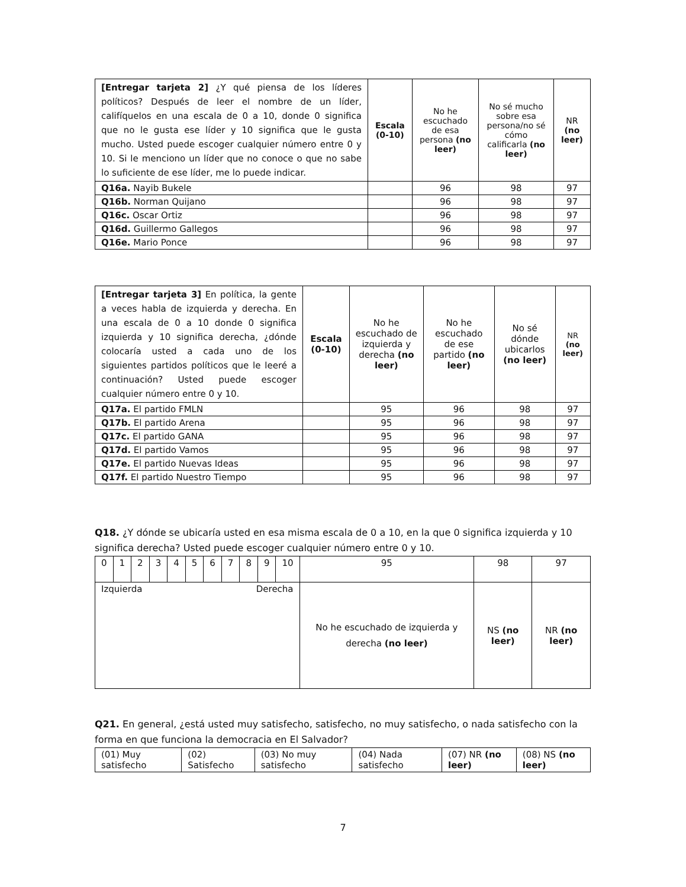| [Entregar tarjeta 2] ¿Y qué piensa de los líderes políticos? Después de leer el nombre de un líder, califíquelos en una escala de 0 a 10, donde 0 significa que no le gusta ese líder y 10 significa que le gusta mucho. Usted puede escoger cualquier número entre 0 y 10. Si le menciono un líder que no conoce o que no sabe lo suficiente de ese líder, me lo puede indicar. | Escala (0-10) | No he escuchado de esa persona (no leer) | No sé mucho sobre esa persona/no sé cómo calificarla (no leer) | NR (no leer) |
| Q16a. Nayib Bukele | | 96 | 98 | 97 |
| Q16b. Norman Quijano | | 96 | 98 | 97 |
| Q16c. Oscar Ortiz | | 96 | 98 | 97 |
| Q16d. Guillermo Gallegos | | 96 | 98 | 97 |
| Q16e. Mario Ponce | | 96 | 98 | 97 |
| [Entregar tarjeta 3] En política, la gente a veces habla de izquierda y derecha. En una escala de 0 a 10 donde 0 significa izquierda y 10 significa derecha, ¿dónde colocaría usted a cada uno de los siguientes partidos políticos que le leeré a continuación? Usted puede escoger cualquier número entre 0 y 10. | Escala (0-10) | No he escuchado de izquierda y derecha (no leer) | No he escuchado de ese partido (no leer) | No sé dónde ubicarlos (no leer) | NR (no leer) |
| Q17a. El partido FMLN | | 95 | 96 | 98 | 97 |
| Q17b. El partido Arena | | 95 | 96 | 98 | 97 |
| Q17c. El partido GANA | | 95 | 96 | 98 | 97 |
| Q17d. El partido Vamos | | 95 | 96 | 98 | 97 |
| Q17e. El partido Nuevas Ideas | | 95 | 96 | 98 | 97 |
| Q17f. El partido Nuestro Tiempo | | 95 | 96 | 98 | 97 |
Q18. ¿Y dónde se ubicaría usted en esa misma escala de 0 a 10, en la que 0 significa izquierda y 10 significa derecha? Usted puede escoger cualquier número entre 0 y 10.
| 0 | 1 | 2 | 3 | 4 | 5 | 6 | 7 | 8 | 9 | 10 | 95 | 98 | 97 |
| Izquierda Derecha | | | | | | | | | | | No he escuchado de izquierda y derecha (no leer) | NS (no leer) | NR (no leer) |
Q21. En general, ¿está usted muy satisfecho, satisfecho, no muy satisfecho, o nada satisfecho con la forma en que funciona la democracia en El Salvador?
| (01) Muy satisfecho | (02) Satisfecho | (03) No muy satisfecho | (04) Nada satisfecho | (07) NR (no leer) | (08) NS (no leer) |
7